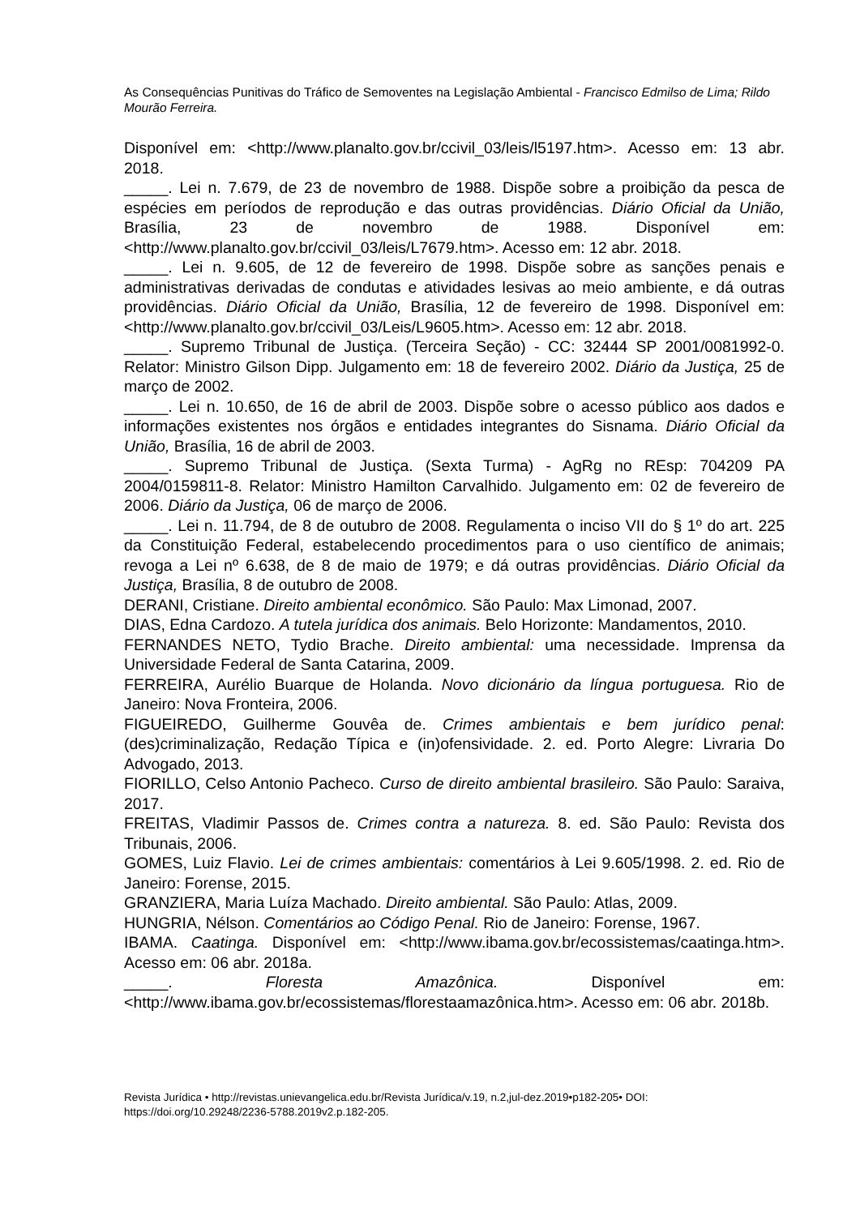As Consequências Punitivas do Tráfico de Semoventes na Legislação Ambiental - Francisco Edmilso de Lima; Rildo Mourão Ferreira.
Disponível em: <http://www.planalto.gov.br/ccivil_03/leis/l5197.htm>. Acesso em: 13 abr. 2018.
_____. Lei n. 7.679, de 23 de novembro de 1988. Dispõe sobre a proibição da pesca de espécies em períodos de reprodução e das outras providências. Diário Oficial da União, Brasília, 23 de novembro de 1988. Disponível em: <http://www.planalto.gov.br/ccivil_03/leis/L7679.htm>. Acesso em: 12 abr. 2018.
_____. Lei n. 9.605, de 12 de fevereiro de 1998. Dispõe sobre as sanções penais e administrativas derivadas de condutas e atividades lesivas ao meio ambiente, e dá outras providências. Diário Oficial da União, Brasília, 12 de fevereiro de 1998. Disponível em: <http://www.planalto.gov.br/ccivil_03/Leis/L9605.htm>. Acesso em: 12 abr. 2018.
_____. Supremo Tribunal de Justiça. (Terceira Seção) - CC: 32444 SP 2001/0081992-0. Relator: Ministro Gilson Dipp. Julgamento em: 18 de fevereiro 2002. Diário da Justiça, 25 de março de 2002.
_____. Lei n. 10.650, de 16 de abril de 2003. Dispõe sobre o acesso público aos dados e informações existentes nos órgãos e entidades integrantes do Sisnama. Diário Oficial da União, Brasília, 16 de abril de 2003.
_____. Supremo Tribunal de Justiça. (Sexta Turma) - AgRg no REsp: 704209 PA 2004/0159811-8. Relator: Ministro Hamilton Carvalhido. Julgamento em: 02 de fevereiro de 2006. Diário da Justiça, 06 de março de 2006.
_____. Lei n. 11.794, de 8 de outubro de 2008. Regulamenta o inciso VII do § 1º do art. 225 da Constituição Federal, estabelecendo procedimentos para o uso científico de animais; revoga a Lei nº 6.638, de 8 de maio de 1979; e dá outras providências. Diário Oficial da Justiça, Brasília, 8 de outubro de 2008.
DERANI, Cristiane. Direito ambiental econômico. São Paulo: Max Limonad, 2007.
DIAS, Edna Cardozo. A tutela jurídica dos animais. Belo Horizonte: Mandamentos, 2010.
FERNANDES NETO, Tydio Brache. Direito ambiental: uma necessidade. Imprensa da Universidade Federal de Santa Catarina, 2009.
FERREIRA, Aurélio Buarque de Holanda. Novo dicionário da língua portuguesa. Rio de Janeiro: Nova Fronteira, 2006.
FIGUEIREDO, Guilherme Gouvêa de. Crimes ambientais e bem jurídico penal: (des)criminalização, Redação Típica e (in)ofensividade. 2. ed. Porto Alegre: Livraria Do Advogado, 2013.
FIORILLO, Celso Antonio Pacheco. Curso de direito ambiental brasileiro. São Paulo: Saraiva, 2017.
FREITAS, Vladimir Passos de. Crimes contra a natureza. 8. ed. São Paulo: Revista dos Tribunais, 2006.
GOMES, Luiz Flavio. Lei de crimes ambientais: comentários à Lei 9.605/1998. 2. ed. Rio de Janeiro: Forense, 2015.
GRANZIERA, Maria Luíza Machado. Direito ambiental. São Paulo: Atlas, 2009.
HUNGRIA, Nélson. Comentários ao Código Penal. Rio de Janeiro: Forense, 1967.
IBAMA. Caatinga. Disponível em: <http://www.ibama.gov.br/ecossistemas/caatinga.htm>. Acesso em: 06 abr. 2018a.
_____. Floresta Amazônica. Disponível em:<http://www.ibama.gov.br/ecossistemas/florestaamazônica.htm>. Acesso em: 06 abr. 2018b.
Revista Jurídica • http://revistas.unievangelica.edu.br/Revista Jurídica/v.19, n.2,jul-dez.2019•p182-205• DOI: https://doi.org/10.29248/2236-5788.2019v2.p.182-205.